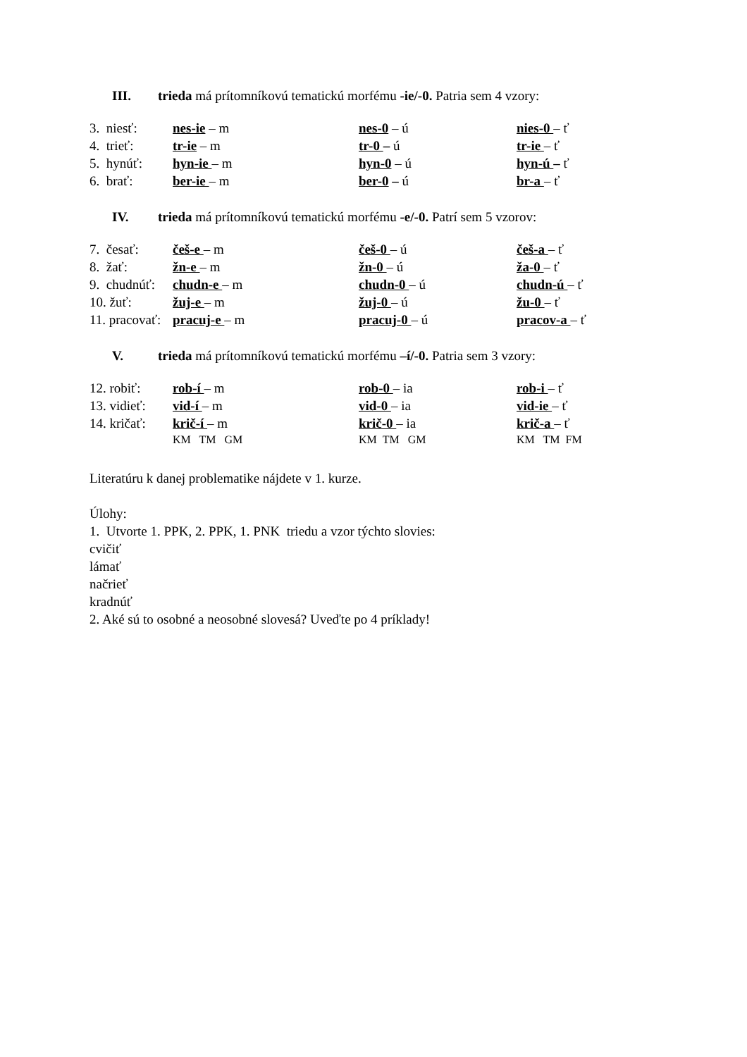III. trieda má prítomníkovú tematickú morfému -ie/-0. Patria sem 4 vzory:
| 3. niesť: | nes-ie – m | nes-0 – ú | nies-0 – ť |
| 4. trieť: | tr-ie – m | tr-0 – ú | tr-ie – ť |
| 5. hynúť: | hyn-ie – m | hyn-0 – ú | hyn-ú – ť |
| 6. brať: | ber-ie – m | ber-0 – ú | br-a – ť |
IV. trieda má prítomníkovú tematickú morfému -e/-0. Patrí sem 5 vzorov:
| 7. česať: | češ-e – m | češ-0 – ú | češ-a – ť |
| 8. žať: | žn-e – m | žn-0 – ú | ža-0 – ť |
| 9. chudnúť: | chudn-e – m | chudn-0 – ú | chudn-ú – ť |
| 10. žuť: | žuj-e – m | žuj-0 – ú | žu-0 – ť |
| 11. pracovať: | pracuj-e – m | pracuj-0 – ú | pracov-a – ť |
V. trieda má prítomníkovú tematickú morfému –í/-0. Patria sem 3 vzory:
| 12. robiť: | rob-í – m | rob-0 – ia | rob-i – ť |
| 13. vidieť: | vid-í – m | vid-0 – ia | vid-ie – ť |
| 14. kričať: | krič-í – m | krič-0 – ia | krič-a – ť |
| | KM TM GM | KM TM GM | KM TM FM |
Literatúru k danej problematike nájdete v 1. kurze.
Úlohy:
1. Utvorte 1. PPK, 2. PPK, 1. PNK triedu a vzor týchto slovies:
cvičiť
lámať
načrieť
kradnúť
2. Aké sú to osobné a neosobné slovesá? Uveďte po 4 príklady!